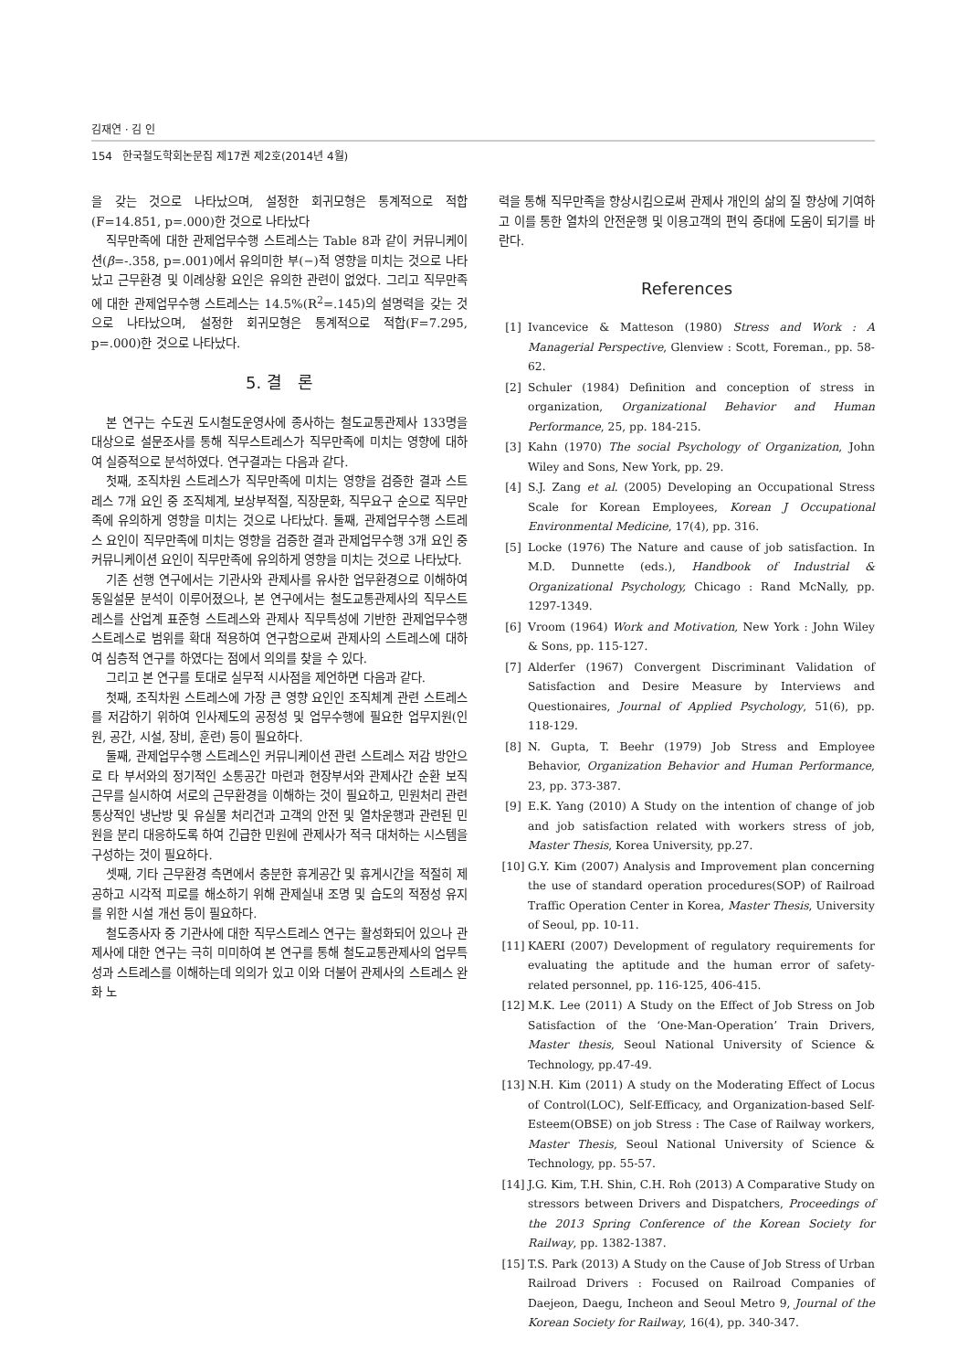김재연 · 김 인
154 한국철도학회논문집 제17권 제2호(2014년 4월)
을 갖는 것으로 나타났으며, 설정한 회귀모형은 통계적으로 적합(F=14.851, p=.000)한 것으로 나타났다
직무만족에 대한 관제업무수행 스트레스는 Table 8과 같이 커뮤니케이션(β=-.358, p=.001)에서 유의미한 부(−)적 영향을 미치는 것으로 나타났고 근무환경 및 이례상황 요인은 유의한 관련이 없었다. 그리고 직무만족에 대한 관제업무수행 스트레스는 14.5%(R<sup>2</sup>=.145)의 설명력을 갖는 것으로 나타났으며, 설정한 회귀모형은 통계적으로 적합(F=7.295, p=.000)한 것으로 나타났다.
5. 결 론
본 연구는 수도권 도시철도운영사에 종사하는 철도교통관제사 133명을 대상으로 설문조사를 통해 직무스트레스가 직무만족에 미치는 영향에 대하여 실증적으로 분석하였다. 연구결과는 다음과 같다.
첫째, 조직차원 스트레스가 직무만족에 미치는 영향을 검증한 결과 스트레스 7개 요인 중 조직체계, 보상부적절, 직장문화, 직무요구 순으로 직무만족에 유의하게 영향을 미치는 것으로 나타났다. 둘째, 관제업무수행 스트레스 요인이 직무만족에 미치는 영향을 검증한 결과 관제업무수행 3개 요인 중 커뮤니케이션 요인이 직무만족에 유의하게 영향을 미치는 것으로 나타났다.
기존 선행 연구에서는 기관사와 관제사를 유사한 업무환경으로 이해하여 동일설문 분석이 이루어졌으나, 본 연구에서는 철도교통관제사의 직무스트레스를 산업계 표준형 스트레스와 관제사 직무특성에 기반한 관제업무수행 스트레스로 범위를 확대 적용하여 연구함으로써 관제사의 스트레스에 대하여 심층적 연구를 하였다는 점에서 의의를 찾을 수 있다.
그리고 본 연구를 토대로 실무적 시사점을 제언하면 다음과 같다.
첫째, 조직차원 스트레스에 가장 큰 영향 요인인 조직체계 관련 스트레스를 저감하기 위하여 인사제도의 공정성 및 업무수행에 필요한 업무지원(인원, 공간, 시설, 장비, 훈련) 등이 필요하다.
둘째, 관제업무수행 스트레스인 커뮤니케이션 관련 스트레스 저감 방안으로 타 부서와의 정기적인 소통공간 마련과 현장부서와 관제사간 순환 보직 근무를 실시하여 서로의 근무환경을 이해하는 것이 필요하고, 민원처리 관련 통상적인 냉난방 및 유실물 처리건과 고객의 안전 및 열차운행과 관련된 민원을 분리 대응하도록 하여 긴급한 민원에 관제사가 적극 대처하는 시스템을 구성하는 것이 필요하다.
셋째, 기타 근무환경 측면에서 충분한 휴게공간 및 휴게시간을 적절히 제공하고 시각적 피로를 해소하기 위해 관제실내 조명 및 습도의 적정성 유지를 위한 시설 개선 등이 필요하다.
철도종사자 중 기관사에 대한 직무스트레스 연구는 활성화되어 있으나 관제사에 대한 연구는 극히 미미하여 본 연구를 통해 철도교통관제사의 업무특성과 스트레스를 이해하는데 의의가 있고 이와 더불어 관제사의 스트레스 완화 노
력을 통해 직무만족을 향상시킴으로써 관제사 개인의 삶의 질 향상에 기여하고 이를 통한 열차의 안전운행 및 이용고객의 편익 증대에 도움이 되기를 바란다.
References
[1] Ivancevice & Matteson (1980) Stress and Work : A Managerial Perspective, Glenview : Scott, Foreman., pp. 58-62.
[2] Schuler (1984) Definition and conception of stress in organization, Organizational Behavior and Human Performance, 25, pp. 184-215.
[3] Kahn (1970) The social Psychology of Organization, John Wiley and Sons, New York, pp. 29.
[4] S.J. Zang et al. (2005) Developing an Occupational Stress Scale for Korean Employees, Korean J Occupational Environmental Medicine, 17(4), pp. 316.
[5] Locke (1976) The Nature and cause of job satisfaction. In M.D. Dunnette (eds.), Handbook of Industrial & Organizational Psychology, Chicago : Rand McNally, pp. 1297-1349.
[6] Vroom (1964) Work and Motivation, New York : John Wiley & Sons, pp. 115-127.
[7] Alderfer (1967) Convergent Discriminant Validation of Satisfaction and Desire Measure by Interviews and Questionaires, Journal of Applied Psychology, 51(6), pp. 118-129.
[8] N. Gupta, T. Beehr (1979) Job Stress and Employee Behavior, Organization Behavior and Human Performance, 23, pp. 373-387.
[9] E.K. Yang (2010) A Study on the intention of change of job and job satisfaction related with workers stress of job, Master Thesis, Korea University, pp.27.
[10] G.Y. Kim (2007) Analysis and Improvement plan concerning the use of standard operation procedures(SOP) of Railroad Traffic Operation Center in Korea, Master Thesis, University of Seoul, pp. 10-11.
[11] KAERI (2007) Development of regulatory requirements for evaluating the aptitude and the human error of safety-related personnel, pp. 116-125, 406-415.
[12] M.K. Lee (2011) A Study on the Effect of Job Stress on Job Satisfaction of the ‘One-Man-Operation’ Train Drivers, Master thesis, Seoul National University of Science & Technology, pp.47-49.
[13] N.H. Kim (2011) A study on the Moderating Effect of Locus of Control(LOC), Self-Efficacy, and Organization-based Self-Esteem(OBSE) on job Stress : The Case of Railway workers, Master Thesis, Seoul National University of Science & Technology, pp. 55-57.
[14] J.G. Kim, T.H. Shin, C.H. Roh (2013) A Comparative Study on stressors between Drivers and Dispatchers, Proceedings of the 2013 Spring Conference of the Korean Society for Railway, pp. 1382-1387.
[15] T.S. Park (2013) A Study on the Cause of Job Stress of Urban Railroad Drivers : Focused on Railroad Companies of Daejeon, Daegu, Incheon and Seoul Metro 9, Journal of the Korean Society for Railway, 16(4), pp. 340-347.